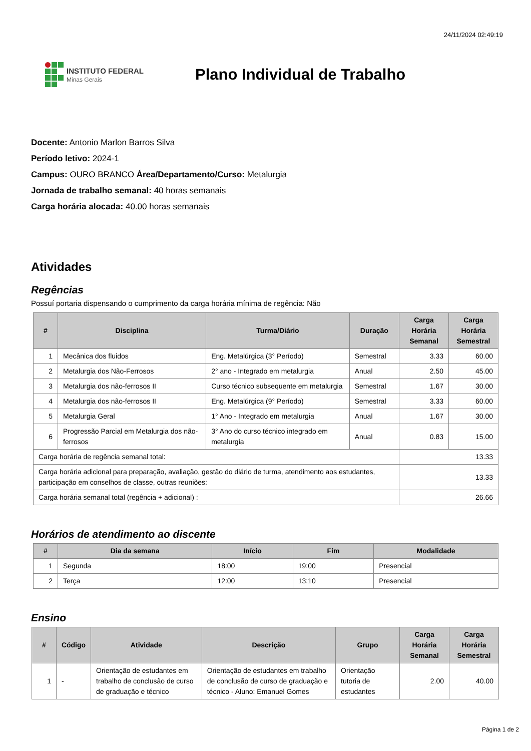24/11/2024 02:49:19
INSTITUTO FEDERAL
Minas Gerais
Plano Individual de Trabalho
Docente: Antonio Marlon Barros Silva
Período letivo: 2024-1
Campus: OURO BRANCO Área/Departamento/Curso: Metalurgia
Jornada de trabalho semanal: 40 horas semanais
Carga horária alocada: 40.00 horas semanais
Atividades
Regências
Possuí portaria dispensando o cumprimento da carga horária mínima de regência: Não
| # | Disciplina | Turma/Diário | Duração | Carga Horária Semanal | Carga Horária Semestral |
| --- | --- | --- | --- | --- | --- |
| 1 | Mecânica dos fluidos | Eng. Metalúrgica (3° Período) | Semestral | 3.33 | 60.00 |
| 2 | Metalurgia dos Não-Ferrosos | 2° ano - Integrado em metalurgia | Anual | 2.50 | 45.00 |
| 3 | Metalurgia dos não-ferrosos II | Curso técnico subsequente em metalurgia | Semestral | 1.67 | 30.00 |
| 4 | Metalurgia dos não-ferrosos II | Eng. Metalúrgica (9° Período) | Semestral | 3.33 | 60.00 |
| 5 | Metalurgia Geral | 1° Ano - Integrado em metalurgia | Anual | 1.67 | 30.00 |
| 6 | Progressão Parcial em Metalurgia dos não-ferrosos | 3° Ano do curso técnico integrado em metalurgia | Anual | 0.83 | 15.00 |
| Carga horária de regência semanal total: | | | | 13.33 | |
| Carga horária adicional para preparação, avaliação, gestão do diário de turma, atendimento aos estudantes, participação em conselhos de classe, outras reuniões: | | | | 13.33 | |
| Carga horária semanal total (regência + adicional) : | | | | 26.66 | |
Horários de atendimento ao discente
| # | Dia da semana | Início | Fim | Modalidade |
| --- | --- | --- | --- | --- |
| 1 | Segunda | 18:00 | 19:00 | Presencial |
| 2 | Terça | 12:00 | 13:10 | Presencial |
Ensino
| # | Código | Atividade | Descrição | Grupo | Carga Horária Semanal | Carga Horária Semestral |
| --- | --- | --- | --- | --- | --- | --- |
| 1 | - | Orientação de estudantes em trabalho de conclusão de curso de graduação e técnico | Orientação de estudantes em trabalho de conclusão de curso de graduação e técnico - Aluno: Emanuel Gomes | Orientação tutoria de estudantes | 2.00 | 40.00 |
Página 1 de 2